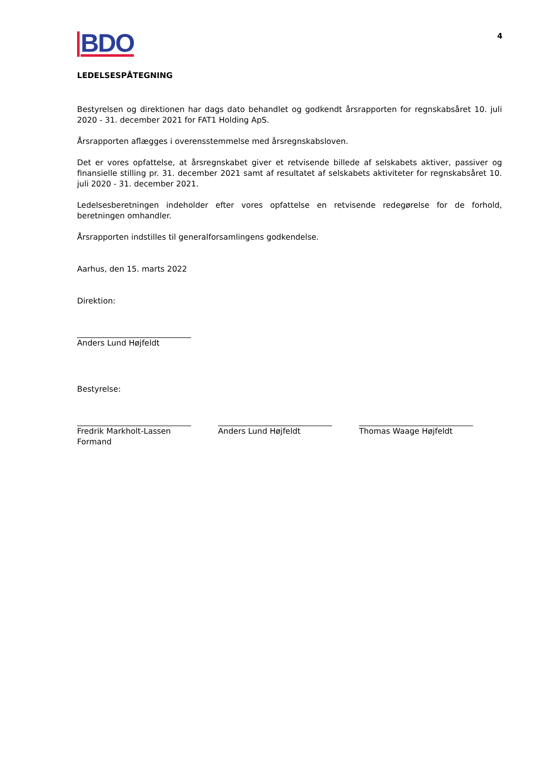4
BDO
LEDELSESPÅTEGNING
Bestyrelsen og direktionen har dags dato behandlet og godkendt årsrapporten for regnskabsåret 10. juli 2020 - 31. december 2021 for FAT1 Holding ApS.
Årsrapporten aflægges i overensstemmelse med årsregnskabsloven.
Det er vores opfattelse, at årsregnskabet giver et retvisende billede af selskabets aktiver, passiver og finansielle stilling pr. 31. december 2021 samt af resultatet af selskabets aktiviteter for regnskabsåret 10. juli 2020 - 31. december 2021.
Ledelsesberetningen indeholder efter vores opfattelse en retvisende redegørelse for de forhold, beretningen omhandler.
Årsrapporten indstilles til generalforsamlingens godkendelse.
Aarhus, den 15. marts 2022
Direktion:
Anders Lund Højfeldt
Bestyrelse:
Fredrik Markholt-Lassen
Formand
Anders Lund Højfeldt Thomas Waage Højfeldt